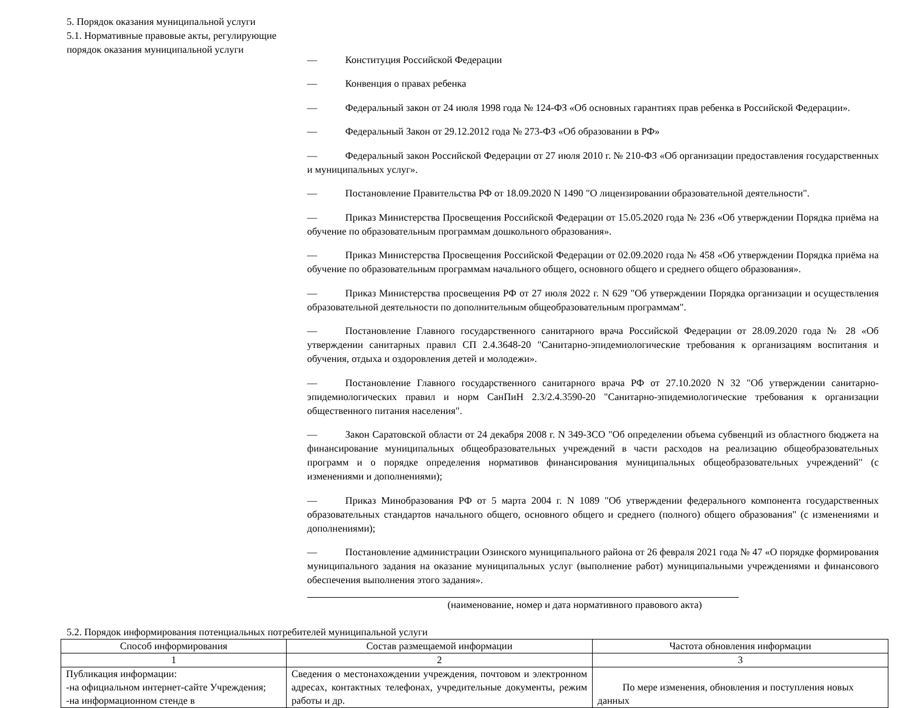5. Порядок оказания муниципальной услуги
5.1. Нормативные правовые акты, регулирующие порядок оказания муниципальной услуги
— Конституция Российской Федерации
— Конвенция о правах ребенка
— Федеральный закон от 24 июля 1998 года № 124-ФЗ «Об основных гарантиях прав ребенка в Российской Федерации».
— Федеральный Закон от 29.12.2012 года № 273-ФЗ «Об образовании в РФ»
— Федеральный закон Российской Федерации от 27 июля 2010 г. № 210-ФЗ «Об организации предоставления государственных и муниципальных услуг».
— Постановление Правительства РФ от 18.09.2020 N 1490 "О лицензировании образовательной деятельности".
— Приказ Министерства Просвещения Российской Федерации от 15.05.2020 года № 236 «Об утверждении Порядка приёма на обучение по образовательным программам дошкольного образования».
— Приказ Министерства Просвещения Российской Федерации от 02.09.2020 года № 458 «Об утверждении Порядка приёма на обучение по образовательным программам начального общего, основного общего и среднего общего образования».
— Приказ Министерства просвещения РФ от 27 июля 2022 г. N 629 "Об утверждении Порядка организации и осуществления образовательной деятельности по дополнительным общеобразовательным программам".
— Постановление Главного государственного санитарного врача Российской Федерации от 28.09.2020 года № 28 «Об утверждении санитарных правил СП 2.4.3648-20 "Санитарно-эпидемиологические требования к организациям воспитания и обучения, отдыха и оздоровления детей и молодежи».
— Постановление Главного государственного санитарного врача РФ от 27.10.2020 N 32 "Об утверждении санитарно-эпидемиологических правил и норм СанПиН 2.3/2.4.3590-20 "Санитарно-эпидемиологические требования к организации общественного питания населения".
— Закон Саратовской области от 24 декабря 2008 г. N 349-ЗСО "Об определении объема субвенций из областного бюджета на финансирование муниципальных общеобразовательных учреждений в части расходов на реализацию общеобразовательных программ и о порядке определения нормативов финансирования муниципальных общеобразовательных учреждений" (с изменениями и дополнениями);
— Приказ Минобразования РФ от 5 марта 2004 г. N 1089 "Об утверждении федерального компонента государственных образовательных стандартов начального общего, основного общего и среднего (полного) общего образования" (с изменениями и дополнениями);
— Постановление администрации Озинского муниципального района от 26 февраля 2021 года № 47 «О порядке формирования муниципального задания на оказание муниципальных услуг (выполнение работ) муниципальными учреждениями и финансового обеспечения выполнения этого задания».
(наименование, номер и дата нормативного правового акта)
5.2. Порядок информирования потенциальных потребителей муниципальной услуги
| Способ информирования | Состав размещаемой информации | Частота обновления информации |
| --- | --- | --- |
| 1 | 2 | 3 |
| Публикация информации: -на официальном интернет-сайте Учреждения; -на информационном стенде в | Сведения о местонахождении учреждения, почтовом и электронном адресах, контактных телефонах, учредительные документы, режим работы и др. | По мере изменения, обновления и поступления новых данных |